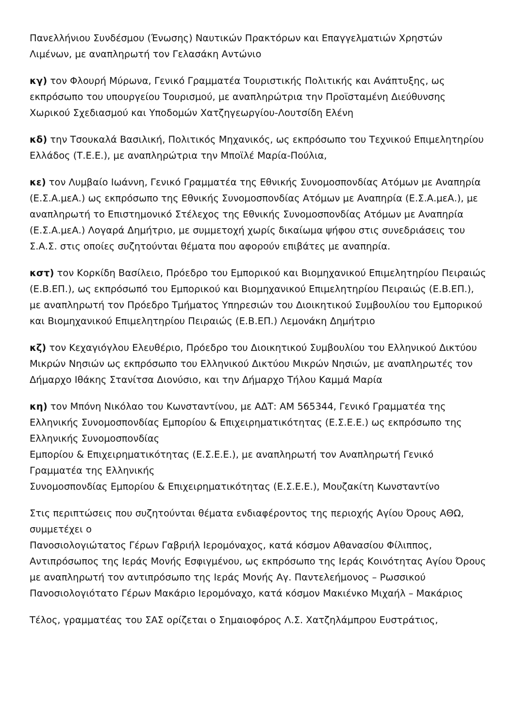Πανελλήνιου Συνδέσμου (Ένωσης) Ναυτικών Πρακτόρων και Επαγγελματιών Χρηστών Λιμένων, με αναπληρωτή τον Γελασάκη Αντώνιο
κγ) τον Φλουρή Μύρωνα, Γενικό Γραμματέα Τουριστικής Πολιτικής και Ανάπτυξης, ως εκπρόσωπο του υπουργείου Τουρισμού, με αναπληρώτρια την Προϊσταμένη Διεύθυνσης Χωρικού Σχεδιασμού και Υποδομών Χατζηγεωργίου-Λουτσίδη Ελένη
κδ) την Τσουκαλά Βασιλική, Πολιτικός Μηχανικός, ως εκπρόσωπο του Τεχνικού Επιμελητηρίου Ελλάδος (Τ.Ε.Ε.), με αναπληρώτρια την Μποϊλέ Μαρία-Πούλια,
κε) τον Λυμβαίο Ιωάννη, Γενικό Γραμματέα της Εθνικής Συνομοσπονδίας Ατόμων με Αναπηρία (Ε.Σ.Α.μεΑ.) ως εκπρόσωπο της Εθνικής Συνομοσπονδίας Ατόμων με Αναπηρία (Ε.Σ.Α.μεΑ.), με αναπληρωτή το Επιστημονικό Στέλεχος της Εθνικής Συνομοσπονδίας Ατόμων με Αναπηρία (Ε.Σ.Α.μεΑ.) Λογαρά Δημήτριο, με συμμετοχή χωρίς δικαίωμα ψήφου στις συνεδριάσεις του Σ.Α.Σ. στις οποίες συζητούνται θέματα που αφορούν επιβάτες με αναπηρία.
κστ) τον Κορκίδη Βασίλειο, Πρόεδρο του Εμπορικού και Βιομηχανικού Επιμελητηρίου Πειραιώς (Ε.Β.ΕΠ.), ως εκπρόσωπό του Εμπορικού και Βιομηχανικού Επιμελητηρίου Πειραιώς (Ε.Β.ΕΠ.), με αναπληρωτή τον Πρόεδρο Τμήματος Υπηρεσιών του Διοικητικού Συμβουλίου του Εμπορικού και Βιομηχανικού Επιμελητηρίου Πειραιώς (Ε.Β.ΕΠ.) Λεμονάκη Δημήτριο
κζ) τον Κεχαγιόγλου Ελευθέριο, Πρόεδρο του Διοικητικού Συμβουλίου του Ελληνικού Δικτύου Μικρών Νησιών ως εκπρόσωπο του Ελληνικού Δικτύου Μικρών Νησιών, με αναπληρωτές τον Δήμαρχο Ιθάκης Στανίτσα Διονύσιο, και την Δήμαρχο Τήλου Καμμά Μαρία
κη) τον Μπόνη Νικόλαο του Κωνσταντίνου, με ΑΔΤ: ΑΜ 565344, Γενικό Γραμματέα της Ελληνικής Συνομοσπονδίας Εμπορίου & Επιχειρηματικότητας (Ε.Σ.Ε.Ε.) ως εκπρόσωπο της Ελληνικής Συνομοσπονδίας
Εμπορίου & Επιχειρηματικότητας (Ε.Σ.Ε.Ε.), με αναπληρωτή τον Αναπληρωτή Γενικό Γραμματέα της Ελληνικής
Συνομοσπονδίας Εμπορίου & Επιχειρηματικότητας (Ε.Σ.Ε.Ε.), Μουζακίτη Κωνσταντίνο
Στις περιπτώσεις που συζητούνται θέματα ενδιαφέροντος της περιοχής Αγίου Όρους ΑΘΩ, συμμετέχει ο
Πανοσιολογιώτατος Γέρων Γαβριήλ Ιερομόναχος, κατά κόσμον Αθανασίου Φίλιππος, Αντιπρόσωπος της Ιεράς Μονής Εσφιγμένου, ως εκπρόσωπο της Ιεράς Κοινότητας Αγίου Όρους με αναπληρωτή τον αντιπρόσωπο της Ιεράς Μονής Αγ. Παντελεήμονος – Ρωσσικού Πανοσιολογιότατο Γέρων Μακάριο Ιερομόναχο, κατά κόσμον Μακιένκο Μιχαήλ – Μακάριος
Τέλος, γραμματέας του ΣΑΣ ορίζεται ο Σημαιοφόρος Λ.Σ. Χατζηλάμπρου Ευστράτιος,